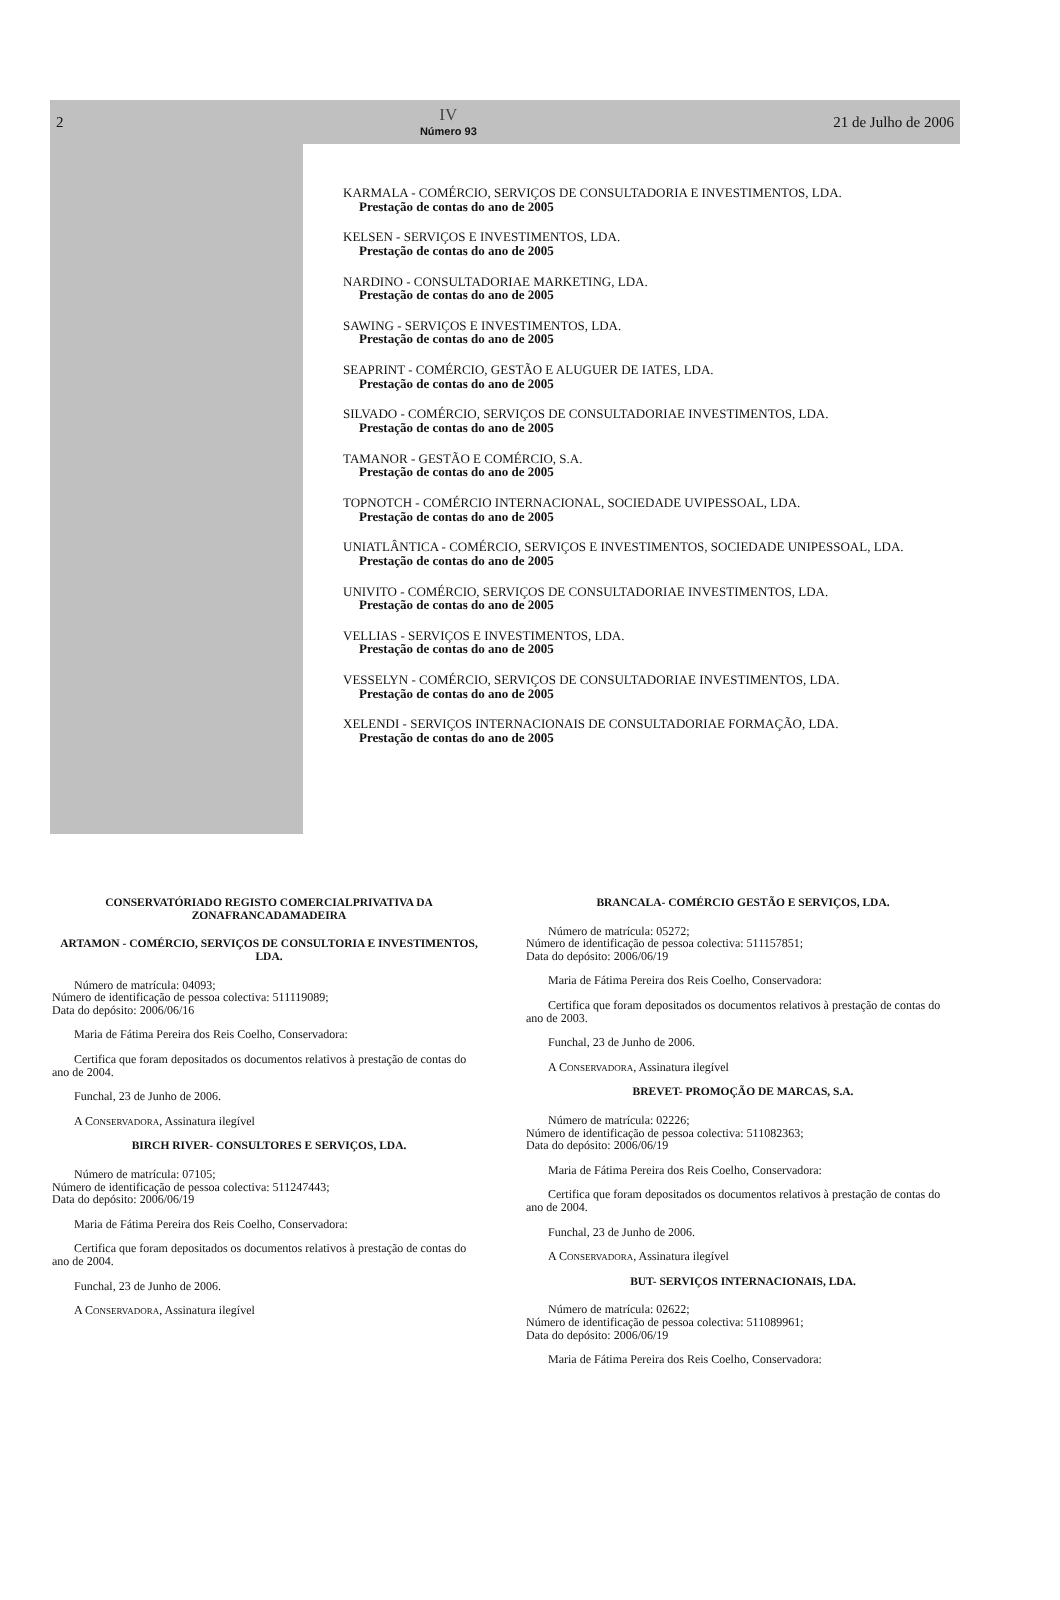2
IV
Número 93
21 de Julho de 2006
KARMALA - COMÉRCIO, SERVIÇOS DE CONSULTADORIA E INVESTIMENTOS, LDA.
Prestação de contas do ano de 2005
KELSEN - SERVIÇOS E INVESTIMENTOS, LDA.
Prestação de contas do ano de 2005
NARDINO - CONSULTADORIAE MARKETING, LDA.
Prestação de contas do ano de 2005
SAWING - SERVIÇOS E INVESTIMENTOS, LDA.
Prestação de contas do ano de 2005
SEAPRINT - COMÉRCIO, GESTÃO E ALUGUER DE IATES, LDA.
Prestação de contas do ano de 2005
SILVADO - COMÉRCIO, SERVIÇOS DE CONSULTADORIAE INVESTIMENTOS, LDA.
Prestação de contas do ano de 2005
TAMANOR - GESTÃO E COMÉRCIO, S.A.
Prestação de contas do ano de 2005
TOPNOTCH - COMÉRCIO INTERNACIONAL, SOCIEDADE UVIPESSOAL, LDA.
Prestação de contas do ano de 2005
UNIATLÂNTICA - COMÉRCIO, SERVIÇOS E INVESTIMENTOS, SOCIEDADE UNIPESSOAL, LDA.
Prestação de contas do ano de 2005
UNIVITO - COMÉRCIO, SERVIÇOS DE CONSULTADORIAE INVESTIMENTOS, LDA.
Prestação de contas do ano de 2005
VELLIAS - SERVIÇOS E INVESTIMENTOS, LDA.
Prestação de contas do ano de 2005
VESSELYN - COMÉRCIO, SERVIÇOS DE CONSULTADORIAE INVESTIMENTOS, LDA.
Prestação de contas do ano de 2005
XELENDI - SERVIÇOS INTERNACIONAIS DE CONSULTADORIAE FORMAÇÃO, LDA.
Prestação de contas do ano de 2005
CONSERVATÓRIADO REGISTO COMERCIALPRIVATIVA DA ZONAFRANCADAMADEIRA
ARTAMON - COMÉRCIO, SERVIÇOS DE CONSULTORIA E INVESTIMENTOS, LDA.
Número de matrícula: 04093;
Número de identificação de pessoa colectiva: 511119089;
Data do depósito: 2006/06/16
Maria de Fátima Pereira dos Reis Coelho, Conservadora:
Certifica que foram depositados os documentos relativos à prestação de contas do ano de 2004.
Funchal, 23 de Junho de 2006.
A CONSERVADORA, Assinatura ilegível
BIRCH RIVER- CONSULTORES E SERVIÇOS, LDA.
Número de matrícula: 07105;
Número de identificação de pessoa colectiva: 511247443;
Data do depósito: 2006/06/19
Maria de Fátima Pereira dos Reis Coelho, Conservadora:
Certifica que foram depositados os documentos relativos à prestação de contas do ano de 2004.
Funchal, 23 de Junho de 2006.
A CONSERVADORA, Assinatura ilegível
BRANCALA- COMÉRCIO GESTÃO E SERVIÇOS, LDA.
Número de matrícula: 05272;
Número de identificação de pessoa colectiva: 511157851;
Data do depósito: 2006/06/19
Maria de Fátima Pereira dos Reis Coelho, Conservadora:
Certifica que foram depositados os documentos relativos à prestação de contas do ano de 2003.
Funchal, 23 de Junho de 2006.
A CONSERVADORA, Assinatura ilegível
BREVET- PROMOÇÃO DE MARCAS, S.A.
Número de matrícula: 02226;
Número de identificação de pessoa colectiva: 511082363;
Data do depósito: 2006/06/19
Maria de Fátima Pereira dos Reis Coelho, Conservadora:
Certifica que foram depositados os documentos relativos à prestação de contas do ano de 2004.
Funchal, 23 de Junho de 2006.
A CONSERVADORA, Assinatura ilegível
BUT- SERVIÇOS INTERNACIONAIS, LDA.
Número de matrícula: 02622;
Número de identificação de pessoa colectiva: 511089961;
Data do depósito: 2006/06/19
Maria de Fátima Pereira dos Reis Coelho, Conservadora: